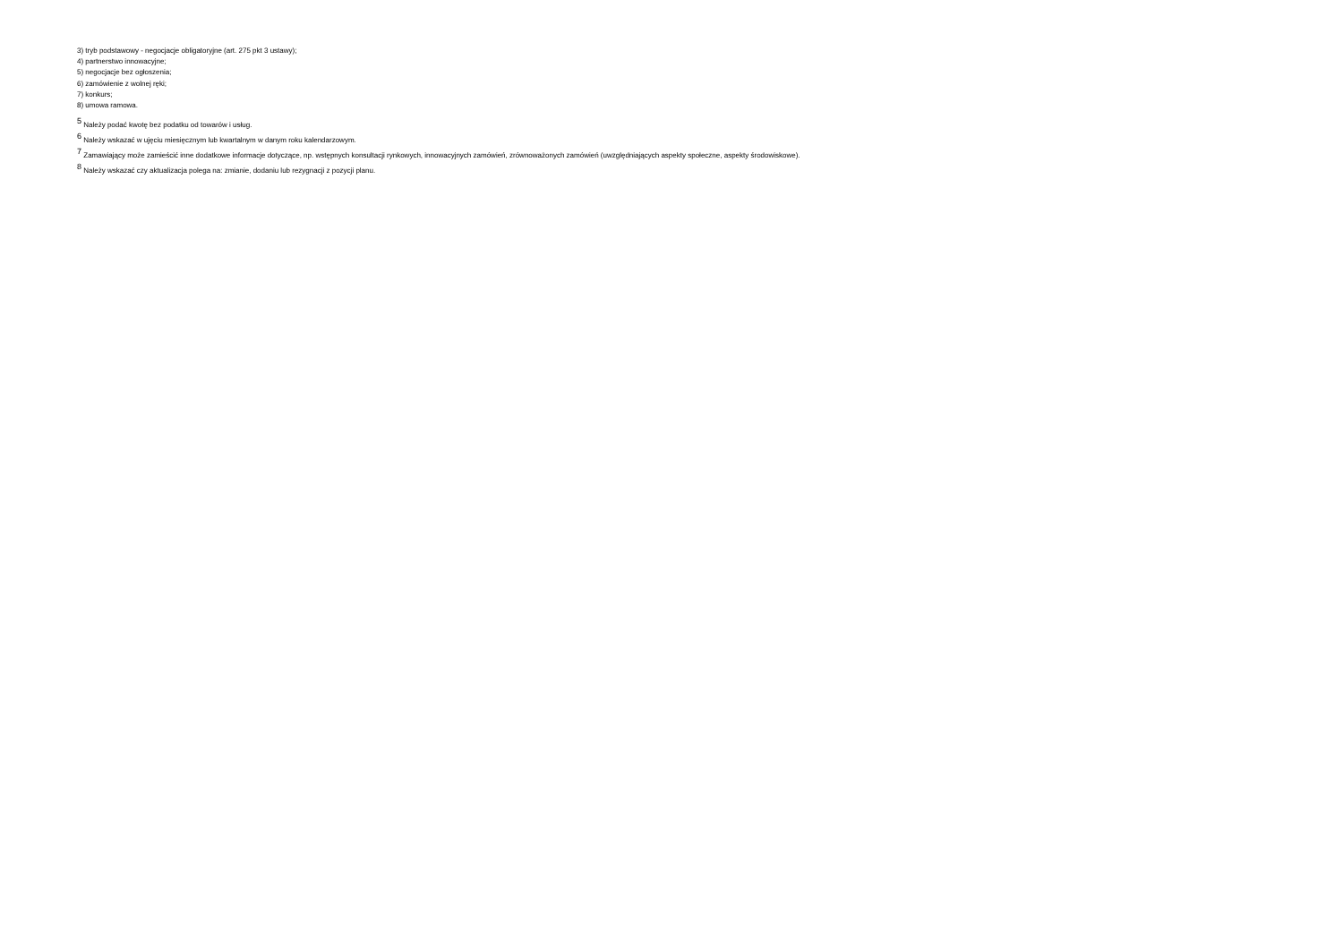3) tryb podstawowy - negocjacje obligatoryjne (art. 275 pkt 3 ustawy);
4) partnerstwo innowacyjne;
5) negocjacje bez ogłoszenia;
6) zamówienie z wolnej ręki;
7) konkurs;
8) umowa ramowa.
<sup>5</sup> Należy podać kwotę bez podatku od towarów i usług.
<sup>6</sup> Należy wskazać w ujęciu miesięcznym lub kwartalnym w danym roku kalendarzowym.
<sup>7</sup> Zamawiający może zamieścić inne dodatkowe informacje dotyczące, np. wstępnych konsultacji rynkowych, innowacyjnych zamówień, zrównoważonych zamówień (uwzględniających aspekty społeczne, aspekty środowiskowe).
<sup>8</sup> Należy wskazać czy aktualizacja polega na: zmianie, dodaniu lub rezygnacji z pozycji planu.